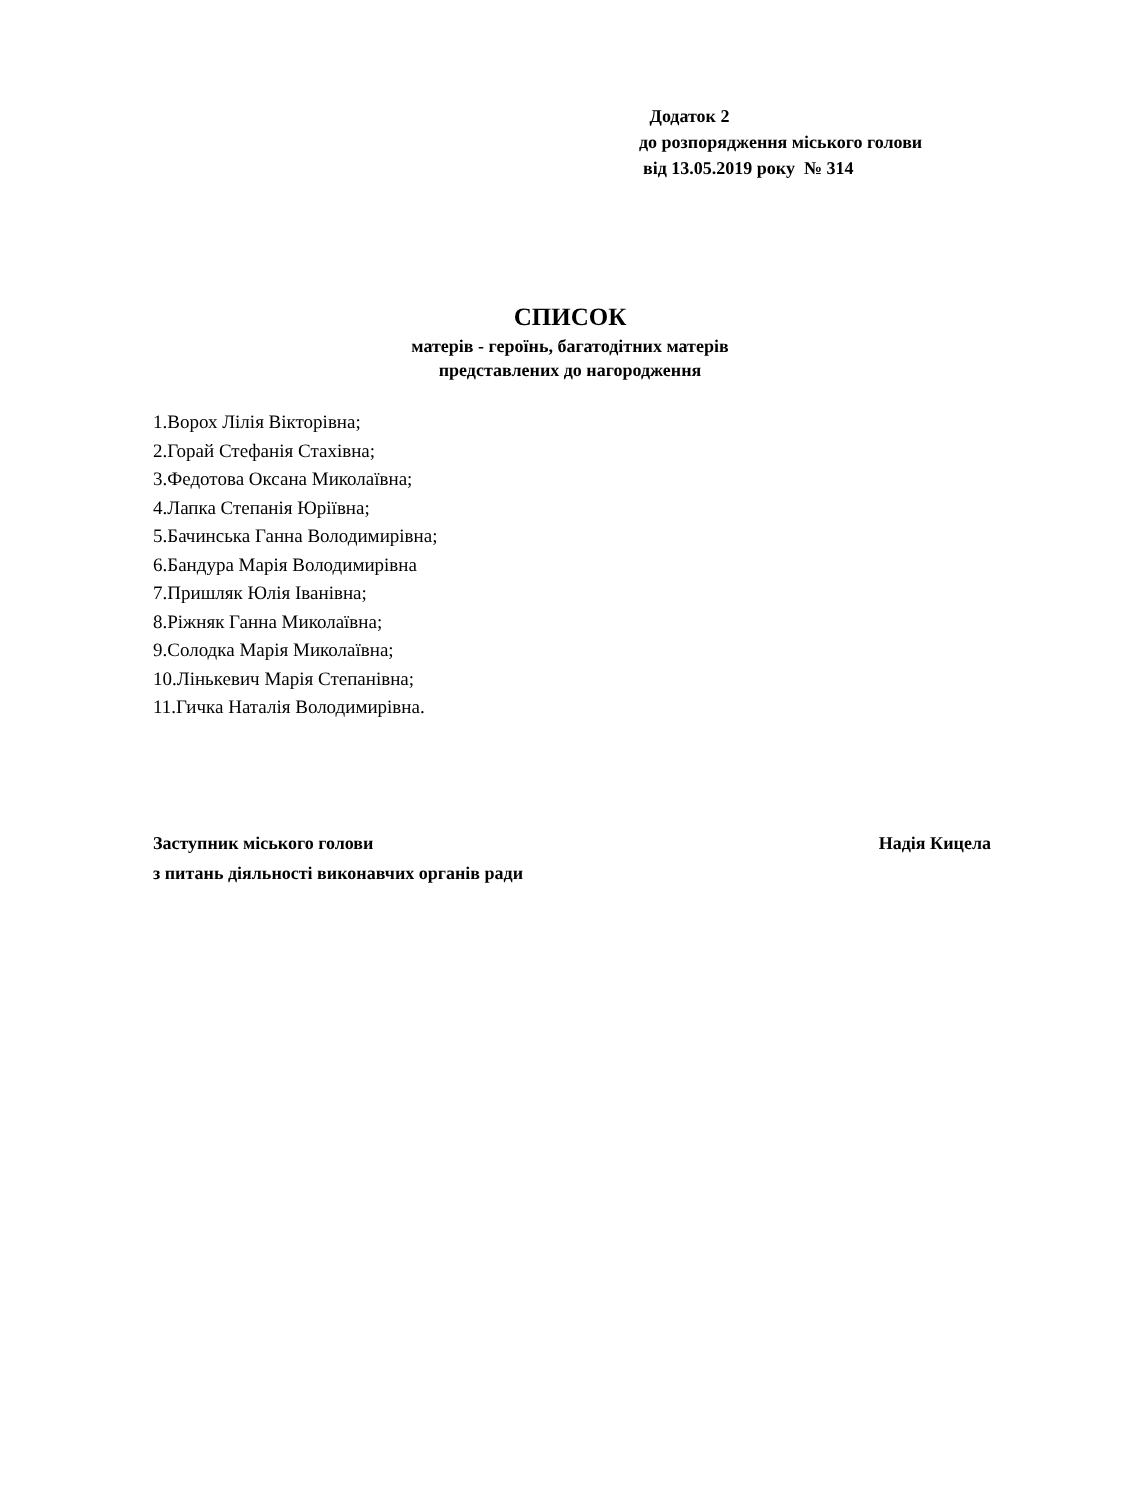Додаток 2
до розпорядження міського голови
від 13.05.2019 року № 314
СПИСОК
матерів - героїнь, багатодітних матерів
представлених до нагородження
1.Ворох Лілія Вікторівна;
2.Горай Стефанія Стахівна;
3.Федотова Оксана Миколаївна;
4.Лапка Степанія Юріївна;
5.Бачинська Ганна Володимирівна;
6.Бандура Марія Володимирівна
7.Пришляк Юлія Іванівна;
8.Ріжняк Ганна Миколаївна;
9.Солодка Марія Миколаївна;
10.Лінькевич Марія Степанівна;
11.Гичка Наталія Володимирівна.
Заступник міського голови Надія Кицела
з питань діяльності виконавчих органів ради